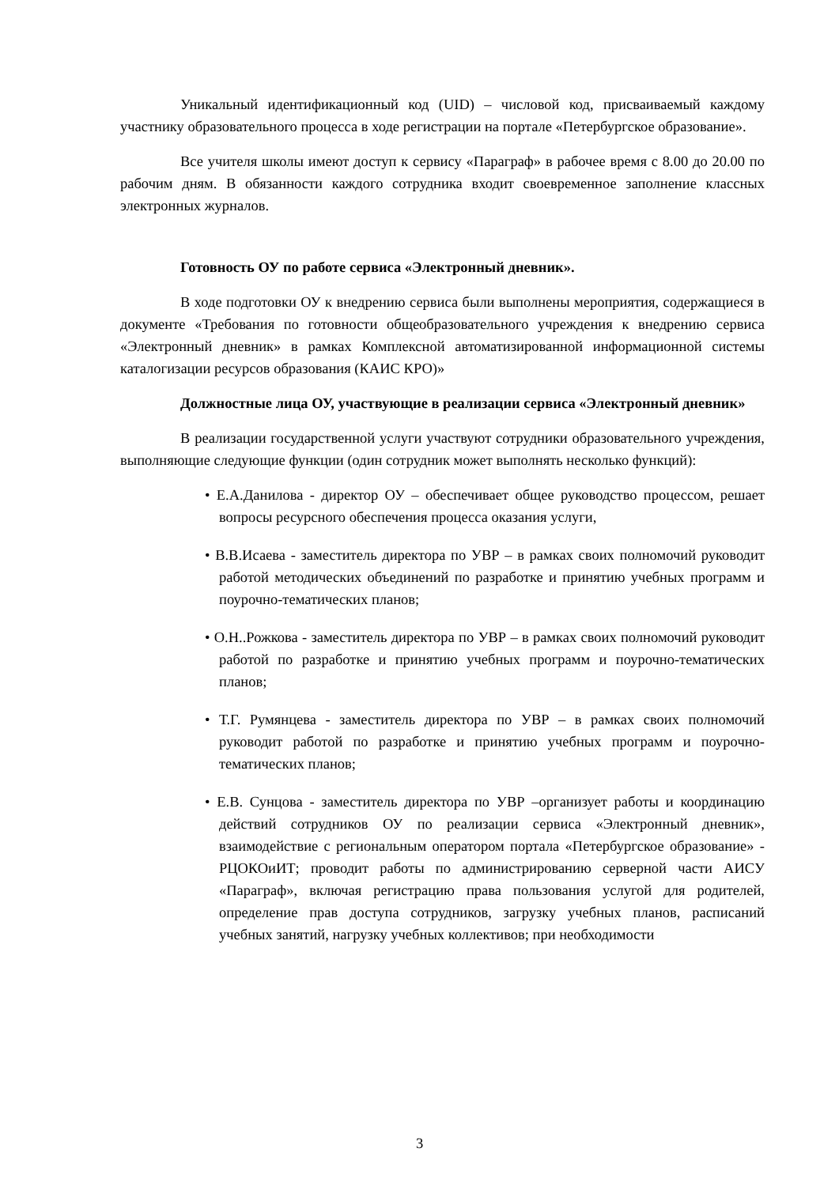Уникальный идентификационный код (UID) – числовой код, присваиваемый каждому участнику образовательного процесса в ходе регистрации на портале «Петербургское образование».
Все учителя школы имеют доступ к сервису «Параграф» в рабочее время с 8.00 до 20.00 по рабочим дням. В обязанности каждого сотрудника входит своевременное заполнение классных электронных журналов.
Готовность ОУ по работе сервиса «Электронный дневник».
В ходе подготовки ОУ к внедрению сервиса были выполнены мероприятия, содержащиеся в документе «Требования по готовности общеобразовательного учреждения к внедрению сервиса «Электронный дневник» в рамках Комплексной автоматизированной информационной системы каталогизации ресурсов образования (КАИС КРО)»
Должностные лица ОУ, участвующие в реализации сервиса «Электронный дневник»
В реализации государственной услуги участвуют сотрудники образовательного учреждения, выполняющие следующие функции (один сотрудник может выполнять несколько функций):
• Е.А.Данилова - директор ОУ – обеспечивает общее руководство процессом, решает вопросы ресурсного обеспечения процесса оказания услуги,
• В.В.Исаева - заместитель директора по УВР – в рамках своих полномочий руководит работой методических объединений по разработке и принятию учебных программ и поурочно-тематических планов;
• О.Н..Рожкова - заместитель директора по УВР – в рамках своих полномочий руководит работой по разработке и принятию учебных программ и поурочно-тематических планов;
• Т.Г. Румянцева - заместитель директора по УВР – в рамках своих полномочий руководит работой по разработке и принятию учебных программ и поурочно-тематических планов;
• Е.В. Сунцова - заместитель директора по УВР –организует работы и координацию действий сотрудников ОУ по реализации сервиса «Электронный дневник», взаимодействие с региональным оператором портала «Петербургское образование» - РЦОКОиИТ; проводит работы по администрированию серверной части АИСУ «Параграф», включая регистрацию права пользования услугой для родителей, определение прав доступа сотрудников, загрузку учебных планов, расписаний учебных занятий, нагрузку учебных коллективов; при необходимости
3